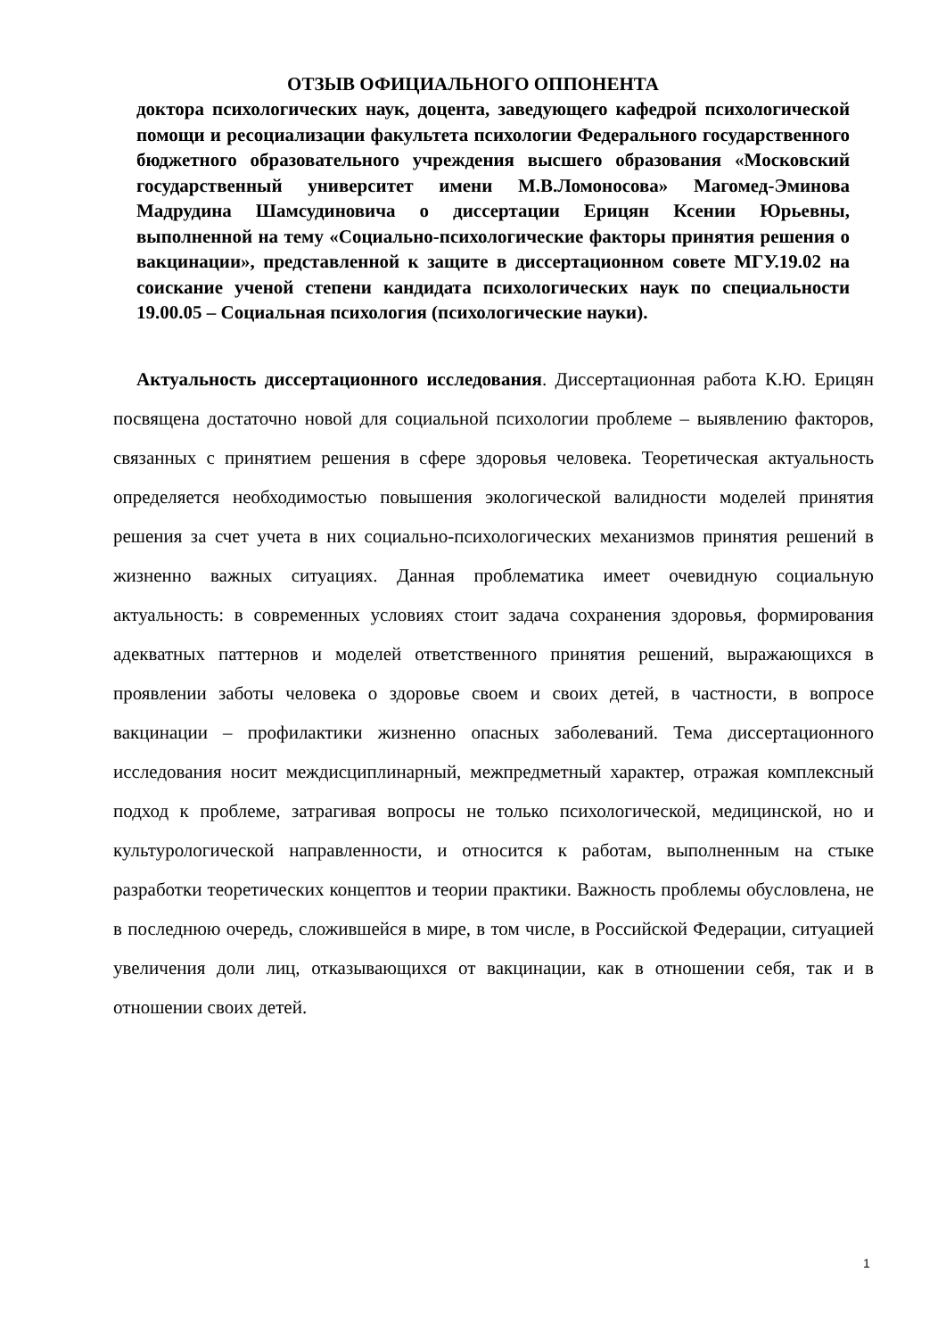ОТЗЫВ ОФИЦИАЛЬНОГО ОППОНЕНТА
доктора психологических наук, доцента, заведующего кафедрой психологической помощи и ресоциализации факультета психологии Федерального государственного бюджетного образовательного учреждения высшего образования «Московский государственный университет имени М.В.Ломоносова» Магомед-Эминова Мадрудина Шамсудиновича о диссертации Ерицян Ксении Юрьевны, выполненной на тему «Социально-психологические факторы принятия решения о вакцинации», представленной к защите в диссертационном совете МГУ.19.02 на соискание ученой степени кандидата психологических наук по специальности 19.00.05 – Социальная психология (психологические науки).
Актуальность диссертационного исследования. Диссертационная работа К.Ю. Ерицян посвящена достаточно новой для социальной психологии проблеме – выявлению факторов, связанных с принятием решения в сфере здоровья человека. Теоретическая актуальность определяется необходимостью повышения экологической валидности моделей принятия решения за счет учета в них социально-психологических механизмов принятия решений в жизненно важных ситуациях. Данная проблематика имеет очевидную социальную актуальность: в современных условиях стоит задача сохранения здоровья, формирования адекватных паттернов и моделей ответственного принятия решений, выражающихся в проявлении заботы человека о здоровье своем и своих детей, в частности, в вопросе вакцинации – профилактики жизненно опасных заболеваний. Тема диссертационного исследования носит междисциплинарный, межпредметный характер, отражая комплексный подход к проблеме, затрагивая вопросы не только психологической, медицинской, но и культурологической направленности, и относится к работам, выполненным на стыке разработки теоретических концептов и теории практики. Важность проблемы обусловлена, не в последнюю очередь, сложившейся в мире, в том числе, в Российской Федерации, ситуацией увеличения доли лиц, отказывающихся от вакцинации, как в отношении себя, так и в отношении своих детей.
1